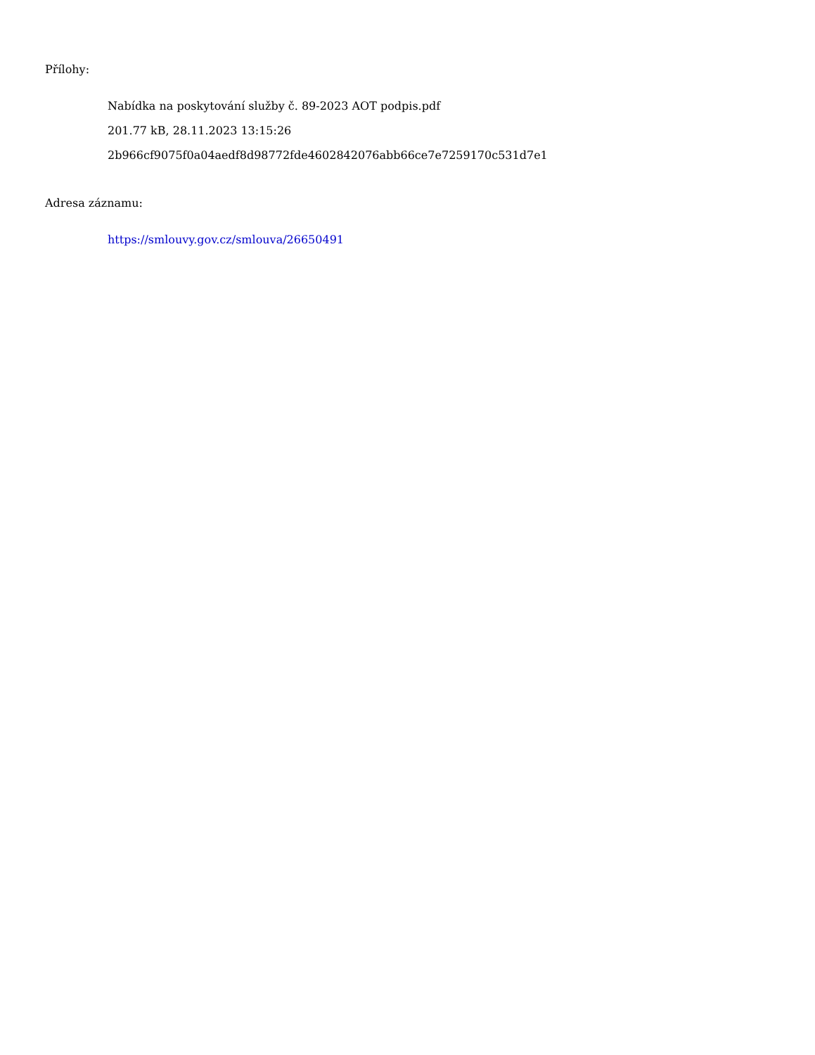Přílohy:
Nabídka na poskytování služby č. 89-2023 AOT podpis.pdf
201.77 kB, 28.11.2023 13:15:26
2b966cf9075f0a04aedf8d98772fde4602842076abb66ce7e7259170c531d7e1
Adresa záznamu:
https://smlouvy.gov.cz/smlouva/26650491